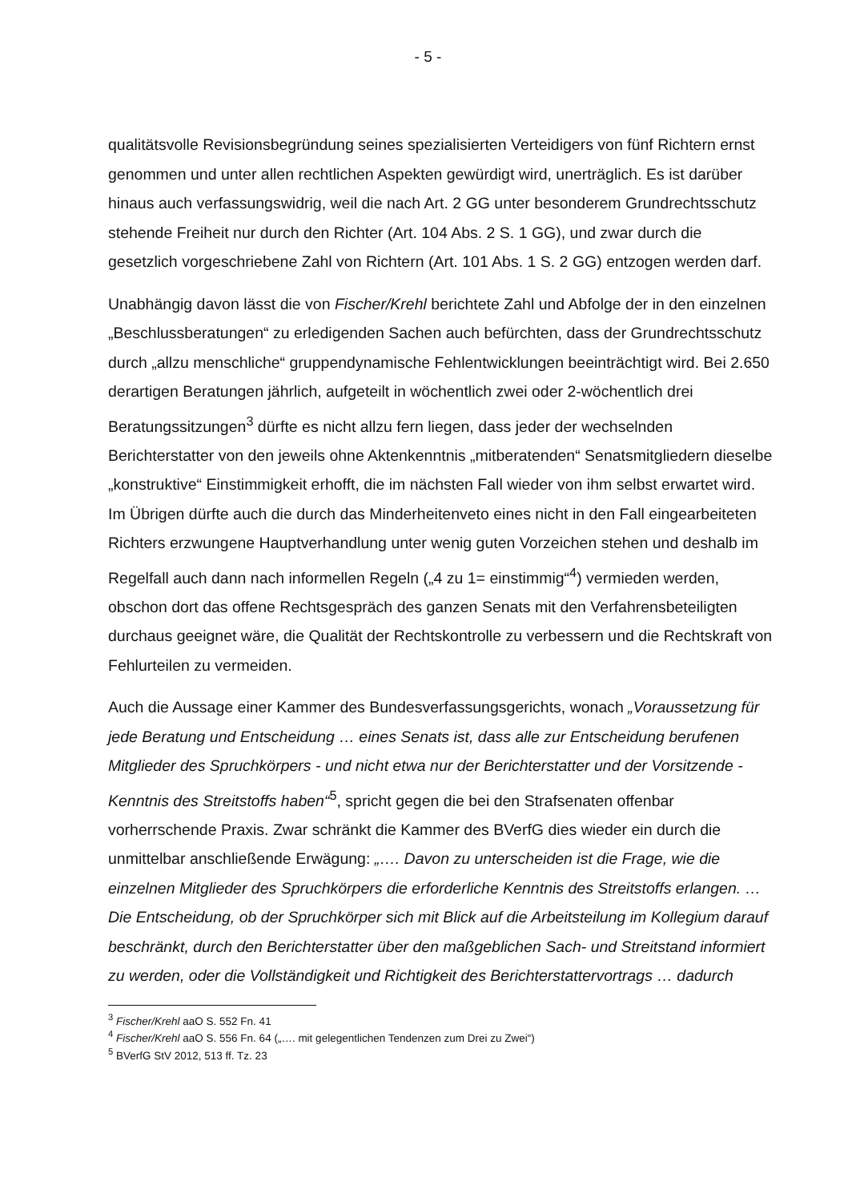- 5 -
qualitätsvolle Revisionsbegründung seines spezialisierten Verteidigers von fünf Richtern ernst genommen und unter allen rechtlichen Aspekten gewürdigt wird, unerträglich. Es ist darüber hinaus auch verfassungswidrig, weil die nach Art. 2 GG unter besonderem Grundrechtsschutz stehende Freiheit nur durch den Richter (Art. 104 Abs. 2 S. 1 GG), und zwar durch die gesetzlich vorgeschriebene Zahl von Richtern (Art. 101 Abs. 1 S. 2 GG) entzogen werden darf.
Unabhängig davon lässt die von Fischer/Krehl berichtete Zahl und Abfolge der in den einzelnen „Beschlussberatungen“ zu erledigenden Sachen auch befürchten, dass der Grundrechtsschutz durch „allzu menschliche“ gruppendynamische Fehlentwicklungen beeinträchtigt wird. Bei 2.650 derartigen Beratungen jährlich, aufgeteilt in wöchentlich zwei oder 2-wöchentlich drei Beratungssitzungen<sup>3</sup> dürfte es nicht allzu fern liegen, dass jeder der wechselnden Berichterstatter von den jeweils ohne Aktenkenntnis „mitberatenden“ Senatsmitgliedern dieselbe „konstruktive“ Einstimmigkeit erhofft, die im nächsten Fall wieder von ihm selbst erwartet wird. Im Übrigen dürfte auch die durch das Minderheitenveto eines nicht in den Fall eingearbeiteten Richters erzwungene Hauptverhandlung unter wenig guten Vorzeichen stehen und deshalb im Regelfall auch dann nach informellen Regeln („4 zu 1= einstimmig“<sup>4</sup>) vermieden werden, obschon dort das offene Rechtsgespräch des ganzen Senats mit den Verfahrensbeteiligten durchaus geeignet wäre, die Qualität der Rechtskontrolle zu verbessern und die Rechtskraft von Fehlurteilen zu vermeiden.
Auch die Aussage einer Kammer des Bundesverfassungsgerichts, wonach „Voraussetzung für jede Beratung und Entscheidung … eines Senats ist, dass alle zur Entscheidung berufenen Mitglieder des Spruchkörpers - und nicht etwa nur der Berichterstatter und der Vorsitzende - Kenntnis des Streitstoffs haben“<sup>5</sup>, spricht gegen die bei den Strafsenaten offenbar vorherrschende Praxis. Zwar schränkt die Kammer des BVerfG dies wieder ein durch die unmittelbar anschließende Erwägung: „…. Davon zu unterscheiden ist die Frage, wie die einzelnen Mitglieder des Spruchkörpers die erforderliche Kenntnis des Streitstoffs erlangen. … Die Entscheidung, ob der Spruchkörper sich mit Blick auf die Arbeitsteilung im Kollegium darauf beschränkt, durch den Berichterstatter über den maßgeblichen Sach- und Streitstand informiert zu werden, oder die Vollständigkeit und Richtigkeit des Berichterstattervortrags … dadurch
<sup>3</sup> Fischer/Krehl aaO S. 552 Fn. 41
<sup>4</sup> Fischer/Krehl aaO S. 556 Fn. 64 („…. mit gelegentlichen Tendenzen zum Drei zu Zwei“)
<sup>5</sup> BVerfG StV 2012, 513 ff. Tz. 23